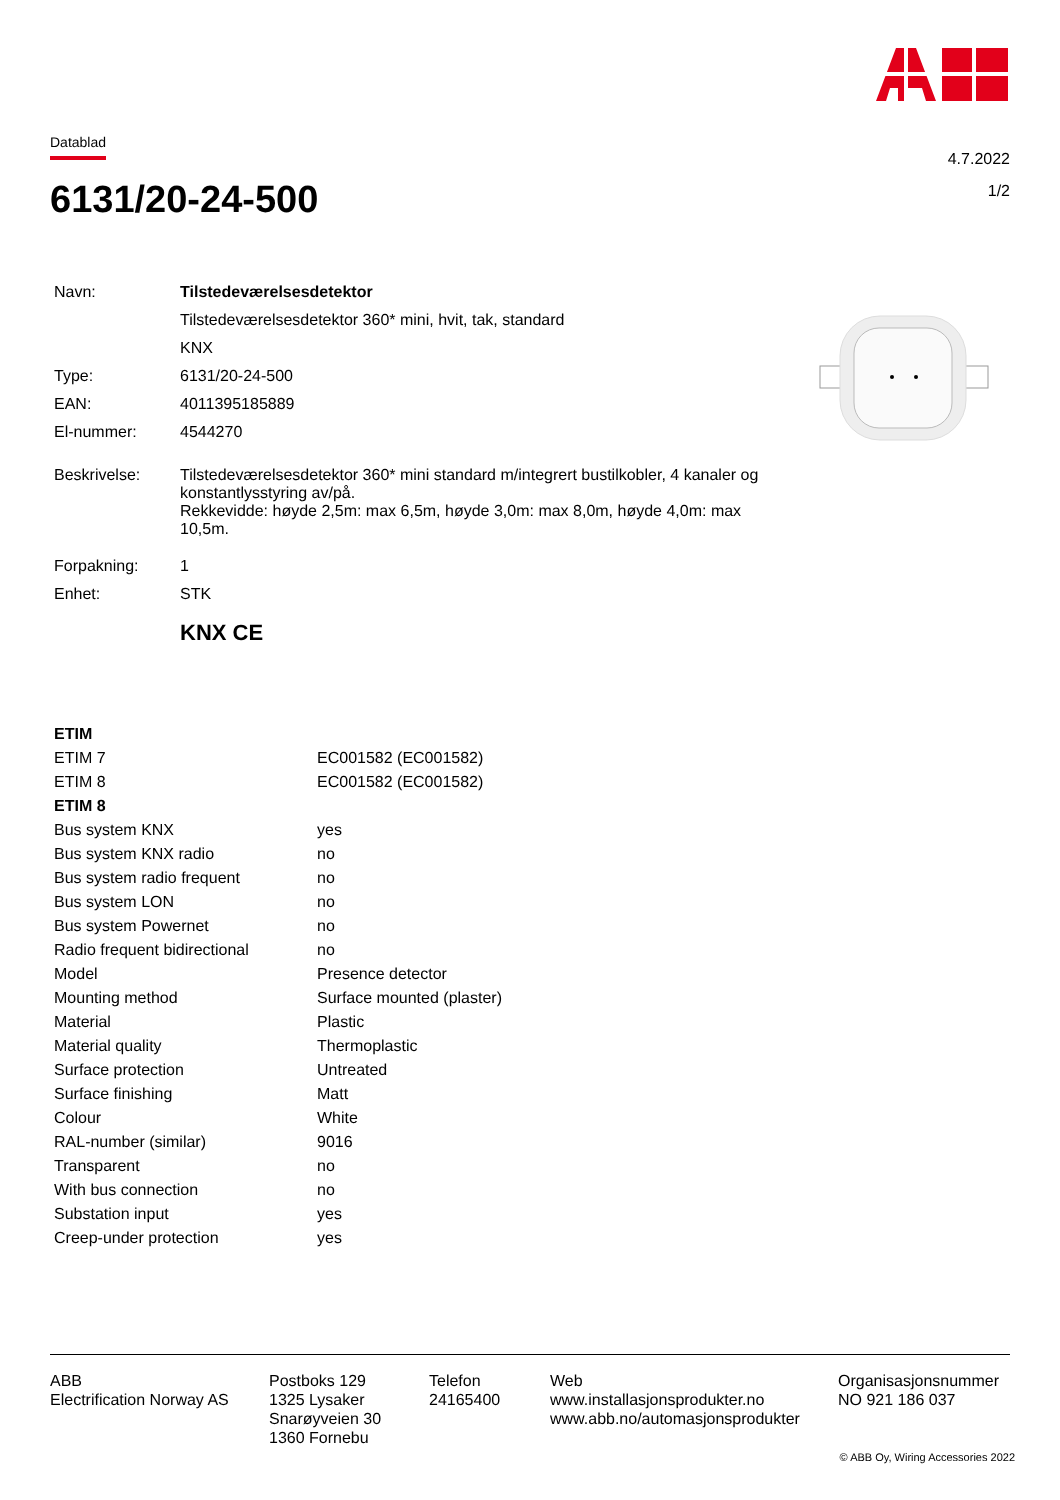Datablad
4.7.2022
1/2
6131/20-24-500
| Navn: | Tilstedeværelsesdetektor |
| | Tilstedeværelsesdetektor 360* mini, hvit, tak, standard |
| | KNX |
| Type: | 6131/20-24-500 |
| EAN: | 4011395185889 |
| El-nummer: | 4544270 |
| Beskrivelse: | Tilstedeværelsesdetektor 360* mini standard m/integrert bustilkobler, 4 kanaler og konstantlysstyring av/på. Rekkevidde: høyde 2,5m: max 6,5m, høyde 3,0m: max 8,0m, høyde 4,0m: max 10,5m. |
| Forpakning: | 1 |
| Enhet: | STK |
| | KNX CE |
| ETIM | |
| --- | --- |
| ETIM 7 | EC001582 (EC001582) |
| ETIM 8 | EC001582 (EC001582) |
| ETIM 8 | |
| Bus system KNX | yes |
| Bus system KNX radio | no |
| Bus system radio frequent | no |
| Bus system LON | no |
| Bus system Powernet | no |
| Radio frequent bidirectional | no |
| Model | Presence detector |
| Mounting method | Surface mounted (plaster) |
| Material | Plastic |
| Material quality | Thermoplastic |
| Surface protection | Untreated |
| Surface finishing | Matt |
| Colour | White |
| RAL-number (similar) | 9016 |
| Transparent | no |
| With bus connection | no |
| Substation input | yes |
| Creep-under protection | yes |
ABB
Electrification Norway AS
Postboks 129
1325 Lysaker
Snarøyveien 30
1360 Fornebu
Telefon
24165400
Web
www.installasjonsprodukter.no
www.abb.no/automasjonsprodukter
Organisasjonsnummer
NO 921 186 037
© ABB Oy, Wiring Accessories 2022